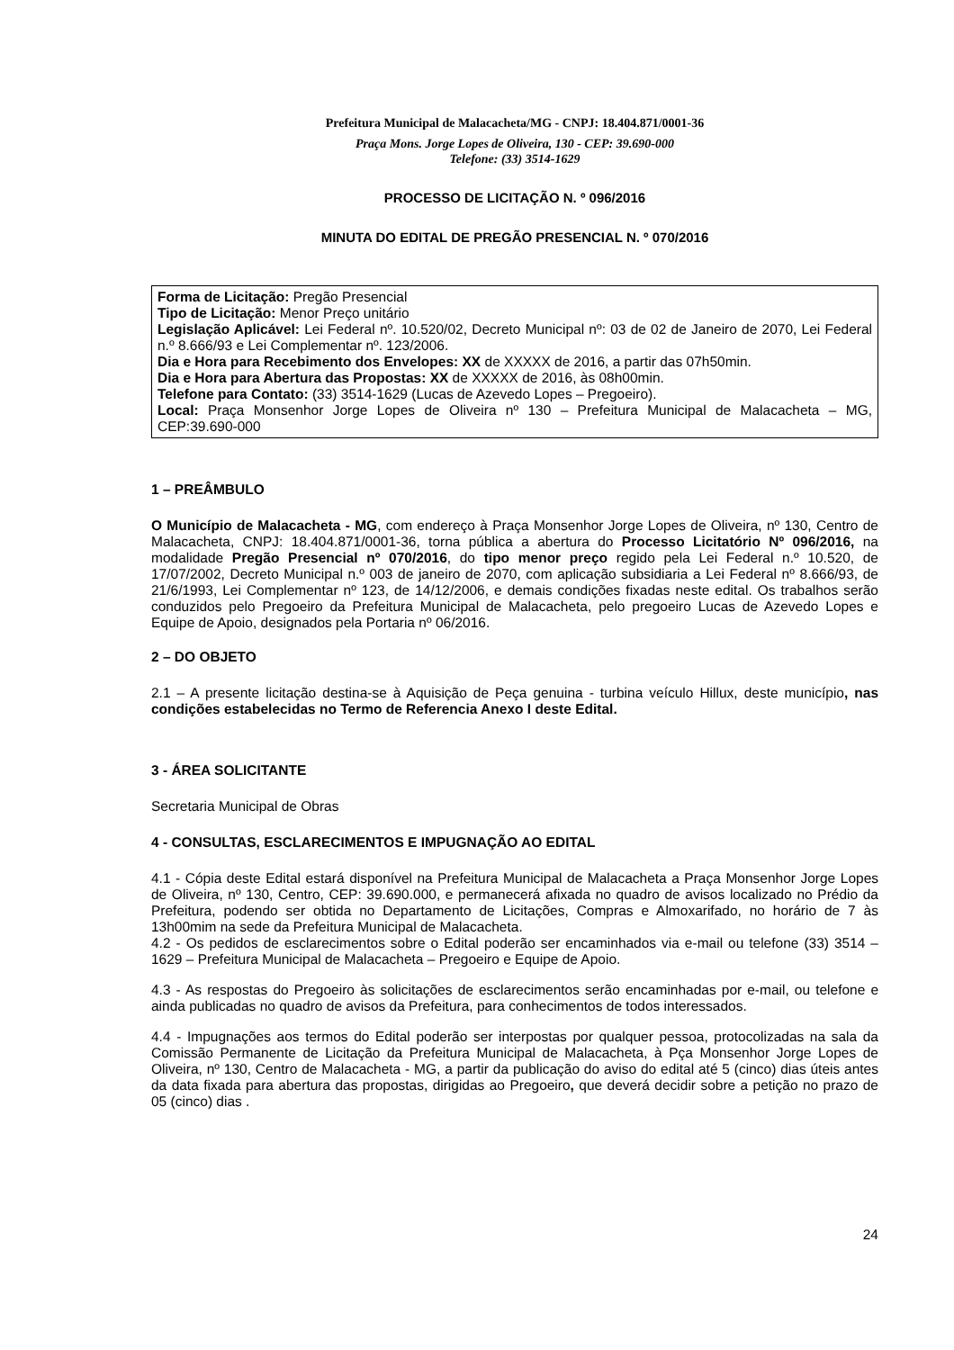Prefeitura Municipal de Malacacheta/MG - CNPJ: 18.404.871/0001-36
Praça Mons. Jorge Lopes de Oliveira, 130 - CEP: 39.690-000
Telefone: (33) 3514-1629
PROCESSO DE LICITAÇÃO N. º 096/2016
MINUTA DO EDITAL DE PREGÃO PRESENCIAL N. º 070/2016
Forma de Licitação: Pregão Presencial
Tipo de Licitação: Menor Preço unitário
Legislação Aplicável: Lei Federal nº. 10.520/02, Decreto Municipal nº: 03 de 02 de Janeiro de 2070, Lei Federal n.º 8.666/93 e Lei Complementar nº. 123/2006.
Dia e Hora para Recebimento dos Envelopes: XX de XXXXX de 2016, a partir das 07h50min.
Dia e Hora para Abertura das Propostas: XX de XXXXX de 2016, às 08h00min.
Telefone para Contato: (33) 3514-1629 (Lucas de Azevedo Lopes – Pregoeiro).
Local: Praça Monsenhor Jorge Lopes de Oliveira nº 130 – Prefeitura Municipal de Malacacheta – MG, CEP:39.690-000
1 – PREÂMBULO
O Município de Malacacheta - MG, com endereço à Praça Monsenhor Jorge Lopes de Oliveira, nº 130, Centro de Malacacheta, CNPJ: 18.404.871/0001-36, torna pública a abertura do Processo Licitatório Nº 096/2016, na modalidade Pregão Presencial nº 070/2016, do tipo menor preço regido pela Lei Federal n.º 10.520, de 17/07/2002, Decreto Municipal n.º 003 de janeiro de 2070, com aplicação subsidiaria a Lei Federal nº 8.666/93, de 21/6/1993, Lei Complementar nº 123, de 14/12/2006, e demais condições fixadas neste edital. Os trabalhos serão conduzidos pelo Pregoeiro da Prefeitura Municipal de Malacacheta, pelo pregoeiro Lucas de Azevedo Lopes e Equipe de Apoio, designados pela Portaria nº 06/2016.
2 – DO OBJETO
2.1 – A presente licitação destina-se à Aquisição de Peça genuina - turbina veículo Hillux, deste município, nas condições estabelecidas no Termo de Referencia Anexo I deste Edital.
3 - ÁREA SOLICITANTE
Secretaria Municipal de Obras
4 - CONSULTAS, ESCLARECIMENTOS E IMPUGNAÇÃO AO EDITAL
4.1 - Cópia deste Edital estará disponível na Prefeitura Municipal de Malacacheta a Praça Monsenhor Jorge Lopes de Oliveira, nº 130, Centro, CEP: 39.690.000, e permanecerá afixada no quadro de avisos localizado no Prédio da Prefeitura, podendo ser obtida no Departamento de Licitações, Compras e Almoxarifado, no horário de 7 às 13h00mim na sede da Prefeitura Municipal de Malacacheta.
4.2 - Os pedidos de esclarecimentos sobre o Edital poderão ser encaminhados via e-mail ou telefone (33) 3514 – 1629 – Prefeitura Municipal de Malacacheta – Pregoeiro e Equipe de Apoio.
4.3 - As respostas do Pregoeiro às solicitações de esclarecimentos serão encaminhadas por e-mail, ou telefone e ainda publicadas no quadro de avisos da Prefeitura, para conhecimentos de todos interessados.
4.4 - Impugnações aos termos do Edital poderão ser interpostas por qualquer pessoa, protocolizadas na sala da Comissão Permanente de Licitação da Prefeitura Municipal de Malacacheta, à Pça Monsenhor Jorge Lopes de Oliveira, nº 130, Centro de Malacacheta - MG, a partir da publicação do aviso do edital até 5 (cinco) dias úteis antes da data fixada para abertura das propostas, dirigidas ao Pregoeiro, que deverá decidir sobre a petição no prazo de 05 (cinco) dias .
24